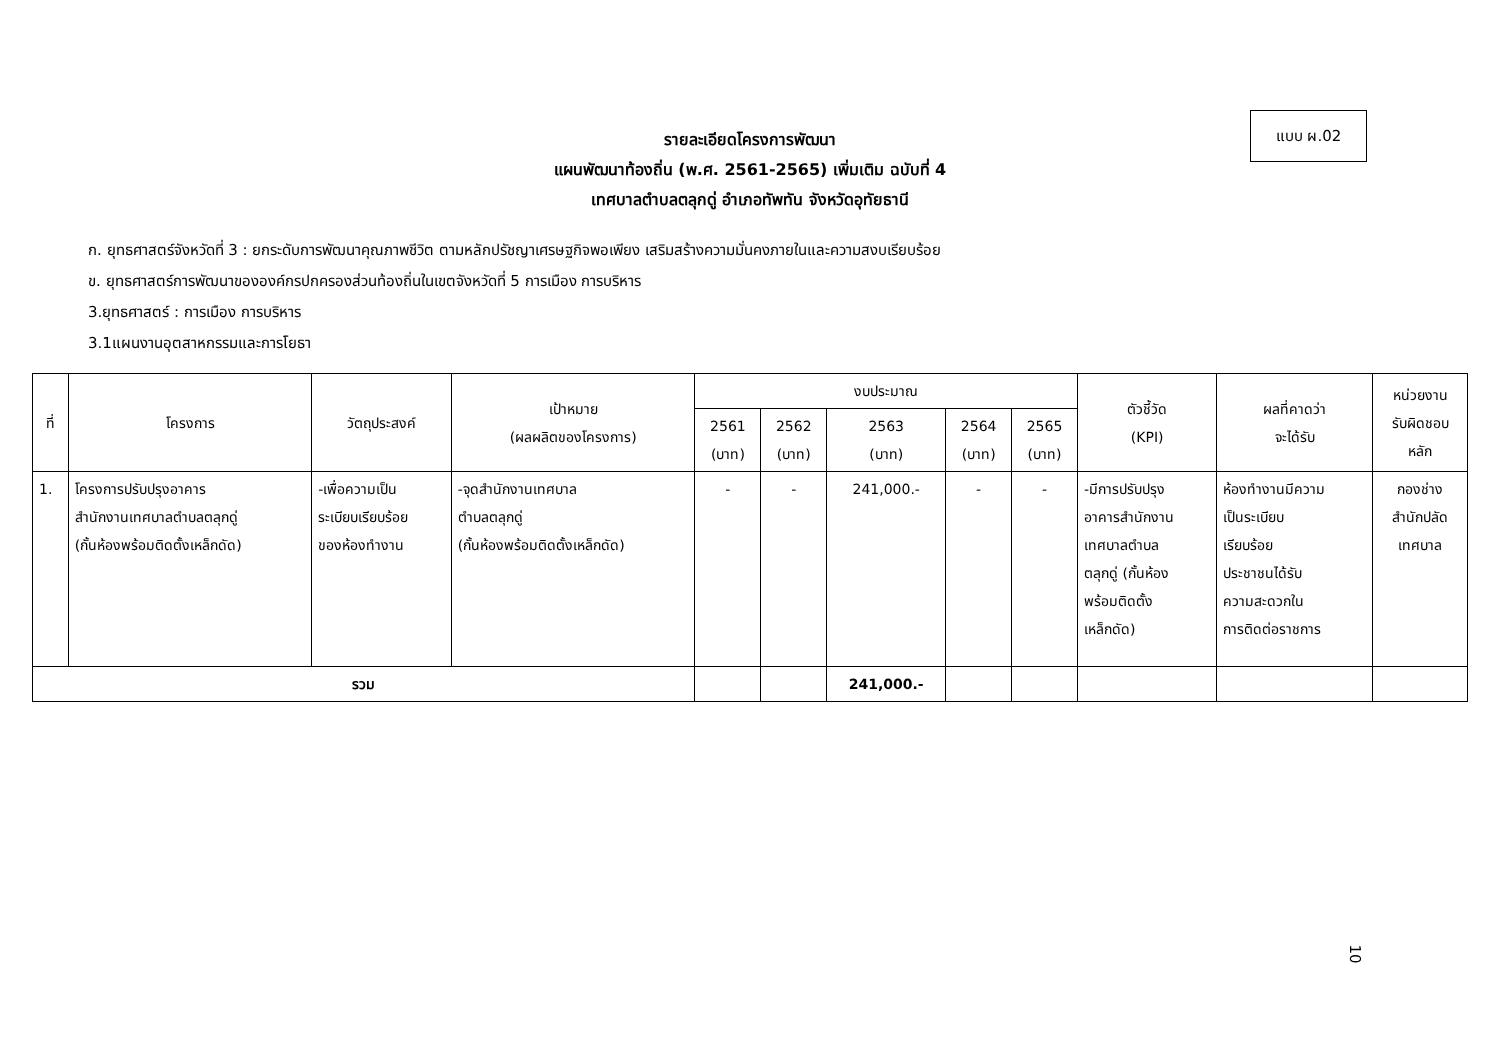แบบ ผ.02
รายละเอียดโครงการพัฒนา
แผนพัฒนาท้องถิ่น (พ.ศ. 2561-2565) เพิ่มเติม ฉบับที่ 4
เทศบาลตำบลตลุกดู่ อำเภอทัพทัน จังหวัดอุทัยธานี
ก. ยุทธศาสตร์จังหวัดที่ 3 : ยกระดับการพัฒนาคุณภาพชีวิต ตามหลักปรัชญาเศรษฐกิจพอเพียง เสริมสร้างความมั่นคงภายในและความสงบเรียบร้อย
ข. ยุทธศาสตร์การพัฒนาขององค์กรปกครองส่วนท้องถิ่นในเขตจังหวัดที่ 5 การเมือง การบริหาร
3.ยุทธศาสตร์ : การเมือง การบริหาร
3.1แผนงานอุตสาหกรรมและการโยธา
| ที่ | โครงการ | วัตถุประสงค์ | เป้าหมาย (ผลผลิตของโครงการ) | งบประมาณ | | | | | ตัวชี้วัด (KPI) | ผลที่คาดว่า จะได้รับ | หน่วยงาน รับผิดชอบ หลัก |
| --- | --- | --- | --- | --- | --- | --- | --- | --- | --- | --- | --- |
| | | | | 2561 (บาท) | 2562 (บาท) | 2563 (บาท) | 2564 (บาท) | 2565 (บาท) | | | |
| 1. | โครงการปรับปรุงอาคาร สำนักงานเทศบาลตำบลตลุกดู่ (กั้นห้องพร้อมติดตั้งเหล็กดัด) | -เพื่อความเป็น ระเบียบเรียบร้อย ของห้องทำงาน | -จุดสำนักงานเทศบาล ตำบลตลุกดู่ (กั้นห้องพร้อมติดตั้งเหล็กดัด) | - | - | 241,000.- | - | - | -มีการปรับปรุง อาคารสำนักงาน เทศบาลตำบล ตลุกดู่ (กั้นห้อง พร้อมติดตั้ง เหล็กดัด) | ห้องทำงานมีความ เป็นระเบียบ เรียบร้อย ประชาชนได้รับ ความสะดวกใน การติดต่อราชการ | กองช่าง สำนักปลัด เทศบาล |
| รวม | | | | | | 241,000.- | | | | | |
10